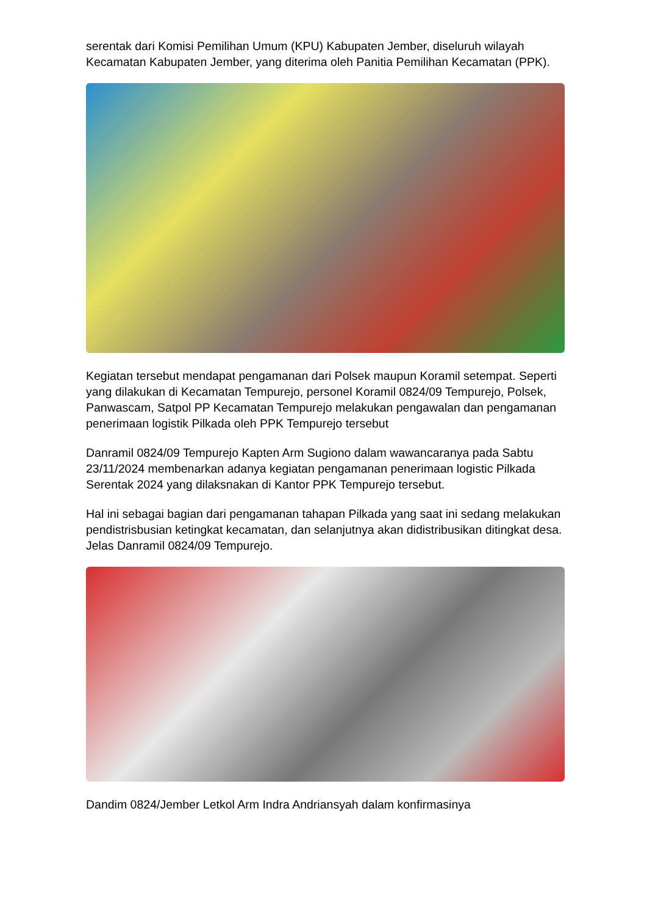serentak dari Komisi Pemilihan Umum (KPU) Kabupaten Jember, diseluruh wilayah Kecamatan Kabupaten Jember, yang diterima oleh Panitia Pemilihan Kecamatan (PPK).
Kegiatan tersebut mendapat pengamanan dari Polsek maupun Koramil setempat. Seperti yang dilakukan di Kecamatan Tempurejo, personel Koramil 0824/09 Tempurejo, Polsek, Panwascam, Satpol PP Kecamatan Tempurejo melakukan pengawalan dan pengamanan penerimaan logistik Pilkada oleh PPK Tempurejo tersebut
Danramil 0824/09 Tempurejo Kapten Arm Sugiono dalam wawancaranya pada Sabtu 23/11/2024 membenarkan adanya kegiatan pengamanan penerimaan logistic Pilkada Serentak 2024 yang dilaksnakan di Kantor PPK Tempurejo tersebut.
Hal ini sebagai bagian dari pengamanan tahapan Pilkada yang saat ini sedang melakukan pendistrisbusian ketingkat kecamatan, dan selanjutnya akan didistribusikan ditingkat desa. Jelas Danramil 0824/09 Tempurejo.
Dandim 0824/Jember Letkol Arm Indra Andriansyah dalam konfirmasinya